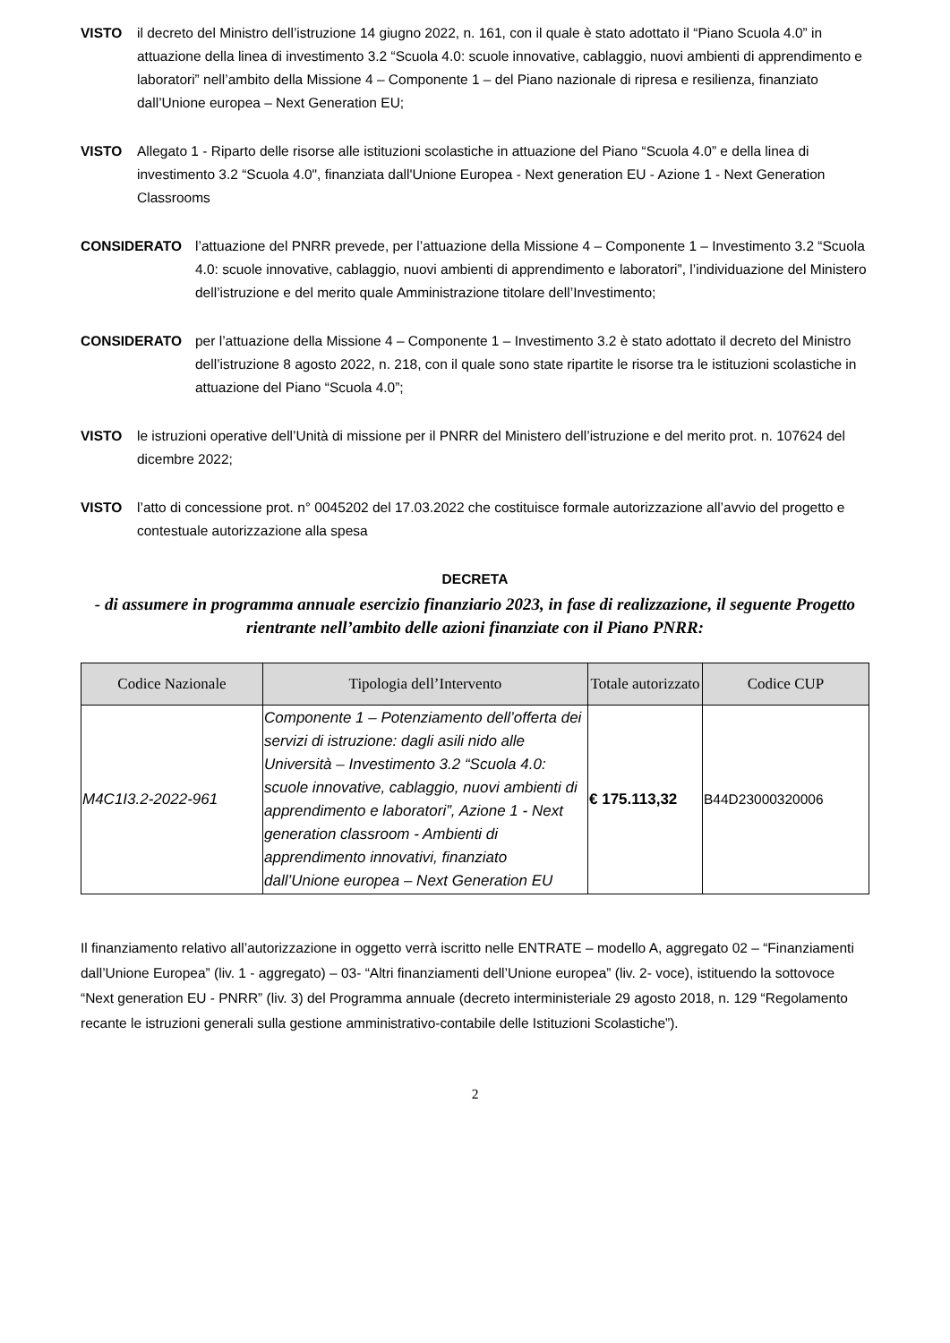VISTO il decreto del Ministro dell’istruzione 14 giugno 2022, n. 161, con il quale è stato adottato il “Piano Scuola 4.0” in attuazione della linea di investimento 3.2 “Scuola 4.0: scuole innovative, cablaggio, nuovi ambienti di apprendimento e laboratori” nell’ambito della Missione 4 – Componente 1 – del Piano nazionale di ripresa e resilienza, finanziato dall’Unione europea – Next Generation EU;
VISTO Allegato 1 - Riparto delle risorse alle istituzioni scolastiche in attuazione del Piano “Scuola 4.0” e della linea di investimento 3.2 “Scuola 4.0", finanziata dall'Unione Europea - Next generation EU - Azione 1 - Next Generation Classrooms
CONSIDERATO l’attuazione del PNRR prevede, per l’attuazione della Missione 4 – Componente 1 – Investimento 3.2 “Scuola 4.0: scuole innovative, cablaggio, nuovi ambienti di apprendimento e laboratori”, l’individuazione del Ministero dell’istruzione e del merito quale Amministrazione titolare dell’Investimento;
CONSIDERATO per l’attuazione della Missione 4 – Componente 1 – Investimento 3.2 è stato adottato il decreto del Ministro dell’istruzione 8 agosto 2022, n. 218, con il quale sono state ripartite le risorse tra le istituzioni scolastiche in attuazione del Piano “Scuola 4.0”;
VISTO le istruzioni operative dell’Unità di missione per il PNRR del Ministero dell’istruzione e del merito prot. n. 107624 del dicembre 2022;
VISTO l’atto di concessione prot. n° 0045202 del 17.03.2022 che costituisce formale autorizzazione all’avvio del progetto e contestuale autorizzazione alla spesa
DECRETA
- di assumere in programma annuale esercizio finanziario 2023, in fase di realizzazione, il seguente Progetto rientrante nell’ambito delle azioni finanziate con il Piano PNRR:
| Codice Nazionale | Tipologia dell’Intervento | Totale autorizzato | Codice CUP |
| --- | --- | --- | --- |
| M4C1I3.2-2022-961 | Componente 1 – Potenziamento dell’offerta dei servizi di istruzione: dagli asili nido alle Università – Investimento 3.2 “Scuola 4.0: scuole innovative, cablaggio, nuovi ambienti di apprendimento e laboratori”, Azione 1 - Next generation classroom - Ambienti di apprendimento innovativi, finanziato dall’Unione europea – Next Generation EU | € 175.113,32 | B44D23000320006 |
Il finanziamento relativo all’autorizzazione in oggetto verrà iscritto nelle ENTRATE – modello A, aggregato 02 – “Finanziamenti dall’Unione Europea” (liv. 1 - aggregato) – 03- “Altri finanziamenti dell’Unione europea” (liv. 2- voce), istituendo la sottovoce “Next generation EU - PNRR” (liv. 3) del Programma annuale (decreto interministeriale 29 agosto 2018, n. 129 “Regolamento recante le istruzioni generali sulla gestione amministrativo-contabile delle Istituzioni Scolastiche”).
2